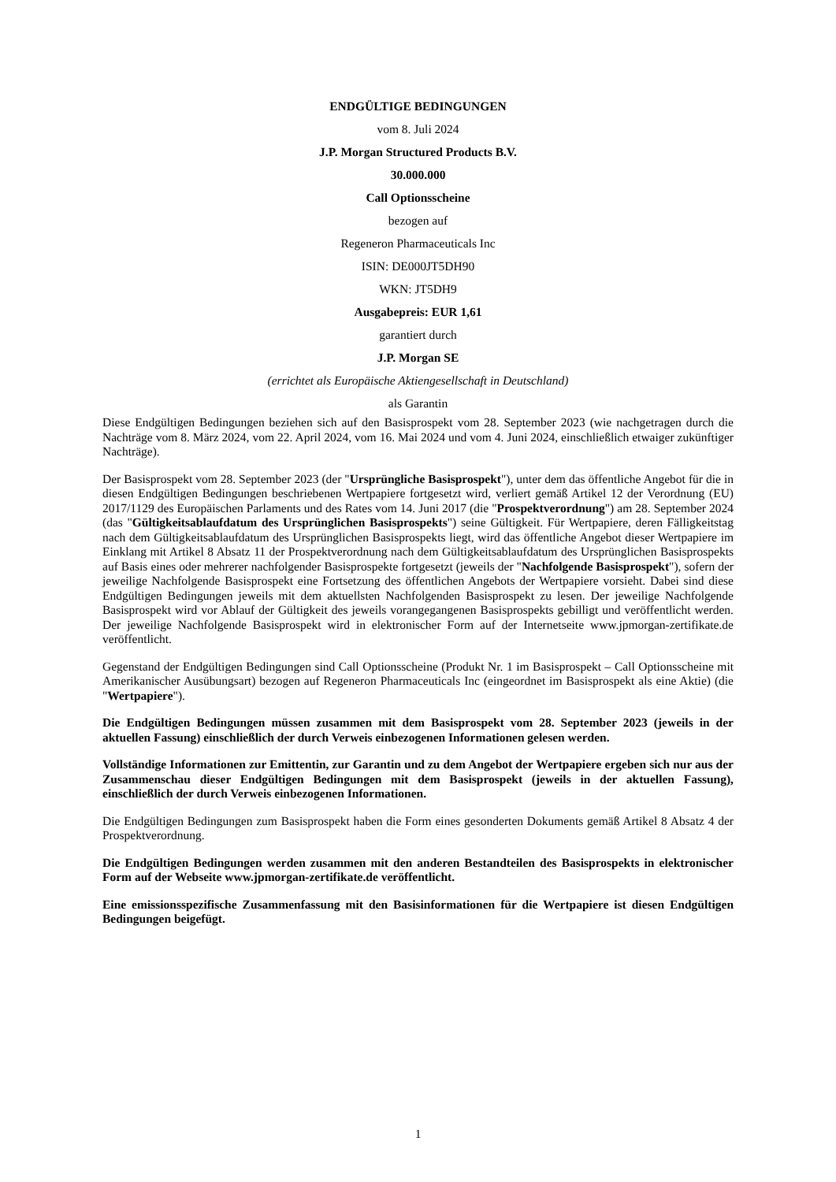ENDGÜLTIGE BEDINGUNGEN
vom 8. Juli 2024
J.P. Morgan Structured Products B.V.
30.000.000
Call Optionsscheine
bezogen auf
Regeneron Pharmaceuticals Inc
ISIN: DE000JT5DH90
WKN: JT5DH9
Ausgabepreis: EUR 1,61
garantiert durch
J.P. Morgan SE
(errichtet als Europäische Aktiengesellschaft in Deutschland)
als Garantin
Diese Endgültigen Bedingungen beziehen sich auf den Basisprospekt vom 28. September 2023 (wie nachgetragen durch die Nachträge vom 8. März 2024, vom 22. April 2024, vom 16. Mai 2024 und vom 4. Juni 2024, einschließlich etwaiger zukünftiger Nachträge).
Der Basisprospekt vom 28. September 2023 (der "Ursprüngliche Basisprospekt"), unter dem das öffentliche Angebot für die in diesen Endgültigen Bedingungen beschriebenen Wertpapiere fortgesetzt wird, verliert gemäß Artikel 12 der Verordnung (EU) 2017/1129 des Europäischen Parlaments und des Rates vom 14. Juni 2017 (die "Prospektverordnung") am 28. September 2024 (das "Gültigkeitsablaufdatum des Ursprünglichen Basisprospekts") seine Gültigkeit. Für Wertpapiere, deren Fälligkeitstag nach dem Gültigkeitsablaufdatum des Ursprünglichen Basisprospekts liegt, wird das öffentliche Angebot dieser Wertpapiere im Einklang mit Artikel 8 Absatz 11 der Prospektverordnung nach dem Gültigkeitsablaufdatum des Ursprünglichen Basisprospekts auf Basis eines oder mehrerer nachfolgender Basisprospekte fortgesetzt (jeweils der "Nachfolgende Basisprospekt"), sofern der jeweilige Nachfolgende Basisprospekt eine Fortsetzung des öffentlichen Angebots der Wertpapiere vorsieht. Dabei sind diese Endgültigen Bedingungen jeweils mit dem aktuellsten Nachfolgenden Basisprospekt zu lesen. Der jeweilige Nachfolgende Basisprospekt wird vor Ablauf der Gültigkeit des jeweils vorangegangenen Basisprospekts gebilligt und veröffentlicht werden. Der jeweilige Nachfolgende Basisprospekt wird in elektronischer Form auf der Internetseite www.jpmorgan-zertifikate.de veröffentlicht.
Gegenstand der Endgültigen Bedingungen sind Call Optionsscheine (Produkt Nr. 1 im Basisprospekt – Call Optionsscheine mit Amerikanischer Ausübungsart) bezogen auf Regeneron Pharmaceuticals Inc (eingeordnet im Basisprospekt als eine Aktie) (die "Wertpapiere").
Die Endgültigen Bedingungen müssen zusammen mit dem Basisprospekt vom 28. September 2023 (jeweils in der aktuellen Fassung) einschließlich der durch Verweis einbezogenen Informationen gelesen werden.
Vollständige Informationen zur Emittentin, zur Garantin und zu dem Angebot der Wertpapiere ergeben sich nur aus der Zusammenschau dieser Endgültigen Bedingungen mit dem Basisprospekt (jeweils in der aktuellen Fassung), einschließlich der durch Verweis einbezogenen Informationen.
Die Endgültigen Bedingungen zum Basisprospekt haben die Form eines gesonderten Dokuments gemäß Artikel 8 Absatz 4 der Prospektverordnung.
Die Endgültigen Bedingungen werden zusammen mit den anderen Bestandteilen des Basisprospekts in elektronischer Form auf der Webseite www.jpmorgan-zertifikate.de veröffentlicht.
Eine emissionsspezifische Zusammenfassung mit den Basisinformationen für die Wertpapiere ist diesen Endgültigen Bedingungen beigefügt.
1